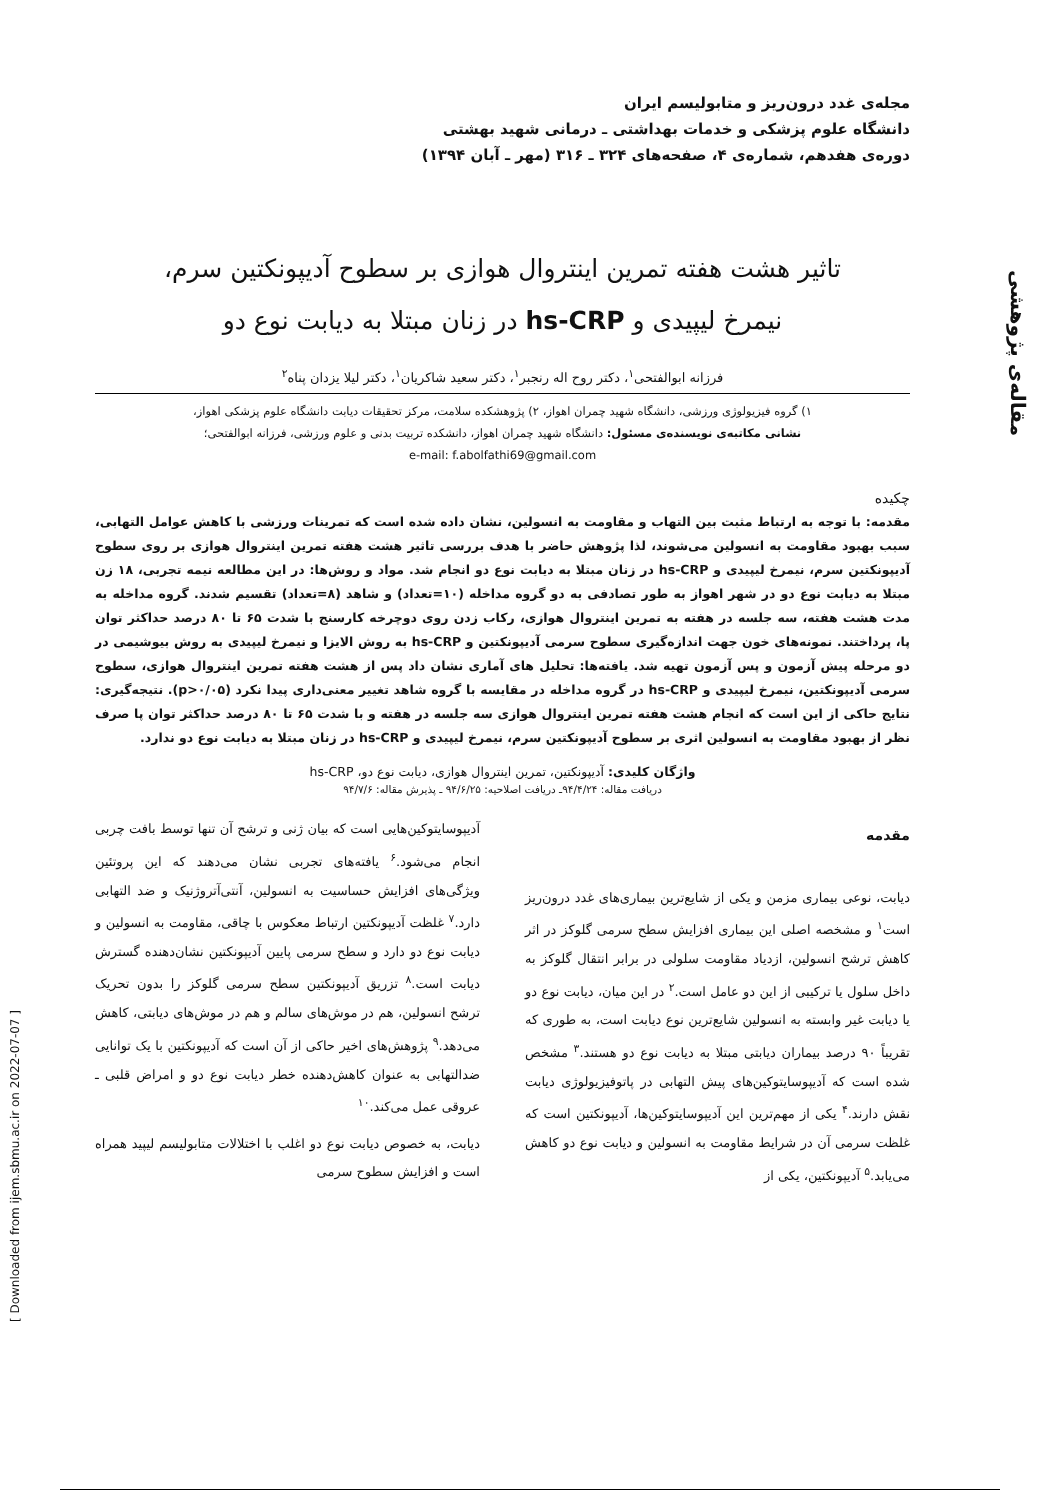مقاله‌ی پژوهشی
[ Downloaded from ijem.sbmu.ac.ir on 2022-07-07 ]
مجله‌ی غدد درون‌ریز و متابولیسم ایران
دانشگاه علوم پزشکی و خدمات بهداشتی ـ درمانی شهید بهشتی
دوره‌ی هفدهم، شماره‌ی ۴، صفحه‌های ۳۲۴ ـ ۳۱۶ (مهر ـ آبان ۱۳۹۴)
تاثیر هشت هفته تمرین اینتروال هوازی بر سطوح آدیپونکتین سرم،
نیمرخ لیپیدی و hs-CRP در زنان مبتلا به دیابت نوع دو
فرزانه ابوالفتحی<sup>۱</sup>، دکتر روح اله رنجبر<sup>۱</sup>، دکتر سعید شاکریان<sup>۱</sup>، دکتر لیلا یزدان پناه<sup>۲</sup>
۱) گروه فیزیولوژی ورزشی، دانشگاه شهید چمران اهواز، ۲) پژوهشکده سلامت، مرکز تحقیقات دیابت دانشگاه علوم پزشکی اهواز،
نشانی مکاتبه‌ی نویسنده‌ی مسئول: دانشگاه شهید چمران اهواز، دانشکده تربیت بدنی و علوم ورزشی، فرزانه ابوالفتحی؛
e-mail: f.abolfathi69@gmail.com
چکیده
مقدمه: با توجه به ارتباط مثبت بین التهاب و مقاومت به انسولین، نشان داده شده است که تمرینات ورزشی با کاهش عوامل التهابی، سبب بهبود مقاومت به انسولین می‌شوند، لذا پژوهش حاضر با هدف بررسی تاثیر هشت هفته تمرین اینتروال هوازی بر روی سطوح آدیپونکتین سرم، نیمرخ لیپیدی و hs-CRP در زنان مبتلا به دیابت نوع دو انجام شد. مواد و روش‌ها: در این مطالعه نیمه تجربی، ۱۸ زن مبتلا به دیابت نوع دو در شهر اهواز به طور تصادفی به دو گروه مداخله (۱۰=تعداد) و شاهد (۸=تعداد) تقسیم شدند. گروه مداخله به مدت هشت هفته، سه جلسه در هفته به تمرین اینتروال هوازی، رکاب زدن روی دوچرخه کارسنج با شدت ۶۵ تا ۸۰ درصد حداکثر توان پا، پرداختند. نمونه‌های خون جهت اندازه‌گیری سطوح سرمی آدیپونکتین و hs-CRP به روش الایزا و نیمرخ لیپیدی به روش بیوشیمی در دو مرحله پیش آزمون و پس آزمون تهیه شد. یافته‌ها: تحلیل های آماری نشان داد پس از هشت هفته تمرین اینتروال هوازی، سطوح سرمی آدیپونکتین، نیمرخ لیپیدی و hs-CRP در گروه مداخله در مقایسه با گروه شاهد تغییر معنی‌داری پیدا نکرد (p>۰/۰۵). نتیجه‌گیری: نتایج حاکی از این است که انجام هشت هفته تمرین اینتروال هوازی سه جلسه در هفته و با شدت ۶۵ تا ۸۰ درصد حداکثر توان پا صرف نظر از بهبود مقاومت به انسولین اثری بر سطوح آدیپونکتین سرم، نیمرخ لیپیدی و hs-CRP در زنان مبتلا به دیابت نوع دو ندارد.
واژگان کلیدی: آدیپونکتین، تمرین اینتروال هوازی، دیابت نوع دو، hs-CRP
دریافت مقاله: ۹۴/۴/۲۴ـ دریافت اصلاحیه: ۹۴/۶/۲۵ ـ پذیرش مقاله: ۹۴/۷/۶
مقدمه
دیابت، نوعی بیماری مزمن و یکی از شایع‌ترین بیماری‌های غدد درون‌ریز است<sup>۱</sup> و مشخصه اصلی این بیماری افزایش سطح سرمی گلوکز در اثر کاهش ترشح انسولین، ازدیاد مقاومت سلولی در برابر انتقال گلوکز به داخل سلول یا ترکیبی از این دو عامل است.<sup>۲</sup> در این میان، دیابت نوع دو یا دیابت غیر وابسته به انسولین شایع‌ترین نوع دیابت است، به طوری که تقریباً ۹۰ درصد بیماران دیابتی مبتلا به دیابت نوع دو هستند.<sup>۳</sup> مشخص شده است که آدیپوسایتوکین‌های پیش التهابی در پاتوفیزیولوژی دیابت نقش دارند.<sup>۴</sup> یکی از مهم‌ترین این آدیپوسایتوکین‌ها، آدیپونکتین است که غلظت سرمی آن در شرایط مقاومت به انسولین و دیابت نوع دو کاهش می‌یابد.<sup>۵</sup> آدیپونکتین، یکی از
آدیپوسایتوکین‌هایی است که بیان ژنی و ترشح آن تنها توسط بافت چربی انجام می‌شود.<sup>۶</sup> یافته‌های تجربی نشان می‌دهند که این پروتئین ویژگی‌های افزایش حساسیت به انسولین، آنتی‌آتروژنیک و ضد التهابی دارد.<sup>۷</sup> غلظت آدیپونکتین ارتباط معکوس با چاقی، مقاومت به انسولین و دیابت نوع دو دارد و سطح سرمی پایین آدیپونکتین نشان‌دهنده گسترش دیابت است.<sup>۸</sup> تزریق آدیپونکتین سطح سرمی گلوکز را بدون تحریک ترشح انسولین، هم در موش‌های سالم و هم در موش‌های دیابتی، کاهش می‌دهد.<sup>۹</sup> پژوهش‌های اخیر حاکی از آن است که آدیپونکتین با یک توانایی ضدالتهابی به عنوان کاهش‌دهنده خطر دیابت نوع دو و امراض قلبی ـ عروقی عمل می‌کند.<sup>۱۰</sup>
دیابت، به خصوص دیابت نوع دو اغلب با اختلالات متابولیسم لیپید همراه است و افزایش سطوح سرمی